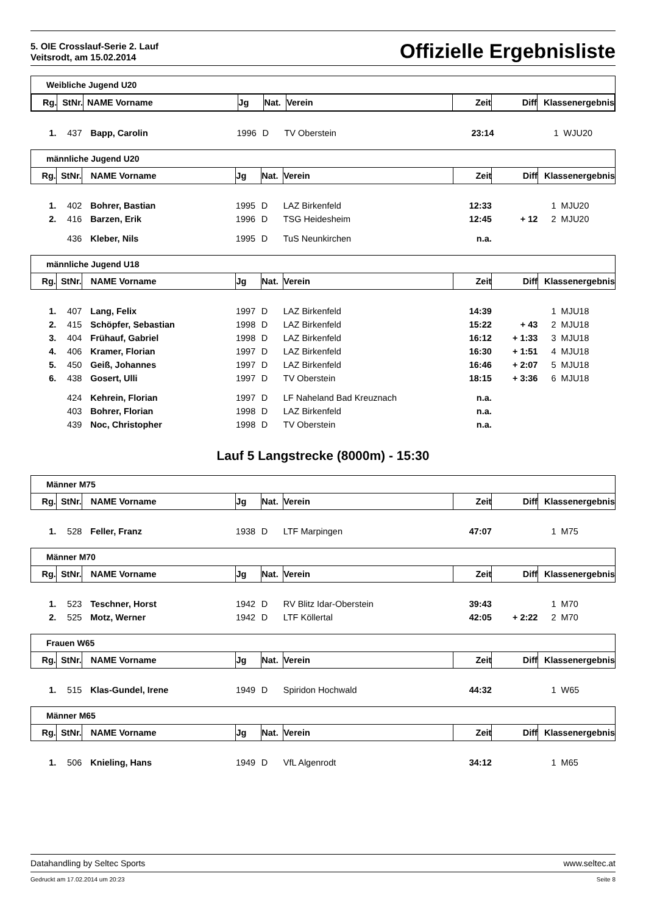5. OIE Crosslauf-Serie 2. Lauf
Veitsrodt, am 15.02.2014
Offizielle Ergebnisliste
Weibliche Jugend U20
| / Rg. / StNr. / NAME Vorname / Jg / Nat. / Verein / Zeit / Diff / Klassenergebnis / / --- / --- / --- / --- / --- / --- / --- / --- / --- / | | | | | | | | |
| --- | --- | --- | --- | --- | --- | --- | --- | --- |
| 1. | 437 | Bapp, Carolin | 1996 | D | TV Oberstein | 23:14 | | 1 WJU20 |
männliche Jugend U20
| Rg. | StNr. | NAME Vorname | Jg | Nat. | Verein | Zeit | Diff | Klassenergebnis |
| --- | --- | --- | --- | --- | --- | --- | --- | --- |
| 1. | 402 | Bohrer, Bastian | 1995 | D | LAZ Birkenfeld | 12:33 | | 1 MJU20 |
| 2. | 416 | Barzen, Erik | 1996 | D | TSG Heidesheim | 12:45 | + 12 | 2 MJU20 |
| | 436 | Kleber, Nils | 1995 | D | TuS Neunkirchen | n.a. | | |
männliche Jugend U18
| Rg. | StNr. | NAME Vorname | Jg | Nat. | Verein | Zeit | Diff | Klassenergebnis |
| --- | --- | --- | --- | --- | --- | --- | --- | --- |
| 1. | 407 | Lang, Felix | 1997 | D | LAZ Birkenfeld | 14:39 | | 1 MJU18 |
| 2. | 415 | Schöpfer, Sebastian | 1998 | D | LAZ Birkenfeld | 15:22 | + 43 | 2 MJU18 |
| 3. | 404 | Frühauf, Gabriel | 1998 | D | LAZ Birkenfeld | 16:12 | + 1:33 | 3 MJU18 |
| 4. | 406 | Kramer, Florian | 1997 | D | LAZ Birkenfeld | 16:30 | + 1:51 | 4 MJU18 |
| 5. | 450 | Geiß, Johannes | 1997 | D | LAZ Birkenfeld | 16:46 | + 2:07 | 5 MJU18 |
| 6. | 438 | Gosert, Ulli | 1997 | D | TV Oberstein | 18:15 | + 3:36 | 6 MJU18 |
| | 424 | Kehrein, Florian | 1997 | D | LF Naheland Bad Kreuznach | n.a. | | |
| | 403 | Bohrer, Florian | 1998 | D | LAZ Birkenfeld | n.a. | | |
| | 439 | Noc, Christopher | 1998 | D | TV Oberstein | n.a. | | |
Lauf 5 Langstrecke (8000m) - 15:30
Männer M75
| Rg. | StNr. | NAME Vorname | Jg | Nat. | Verein | Zeit | Diff | Klassenergebnis |
| --- | --- | --- | --- | --- | --- | --- | --- | --- |
| 1. | 528 | Feller, Franz | 1938 | D | LTF Marpingen | 47:07 | | 1 M75 |
Männer M70
| Rg. | StNr. | NAME Vorname | Jg | Nat. | Verein | Zeit | Diff | Klassenergebnis |
| --- | --- | --- | --- | --- | --- | --- | --- | --- |
| 1. | 523 | Teschner, Horst | 1942 | D | RV Blitz Idar-Oberstein | 39:43 | | 1 M70 |
| 2. | 525 | Motz, Werner | 1942 | D | LTF Köllertal | 42:05 | + 2:22 | 2 M70 |
Frauen W65
| Rg. | StNr. | NAME Vorname | Jg | Nat. | Verein | Zeit | Diff | Klassenergebnis |
| --- | --- | --- | --- | --- | --- | --- | --- | --- |
| 1. | 515 | Klas-Gundel, Irene | 1949 | D | Spiridon Hochwald | 44:32 | | 1 W65 |
Männer M65
| Rg. | StNr. | NAME Vorname | Jg | Nat. | Verein | Zeit | Diff | Klassenergebnis |
| --- | --- | --- | --- | --- | --- | --- | --- | --- |
| 1. | 506 | Knieling, Hans | 1949 | D | VfL Algenrodt | 34:12 | | 1 M65 |
Datahandling by Seltec Sports www.seltec.at
Gedruckt am 17.02.2014 um 20:23 Seite 8